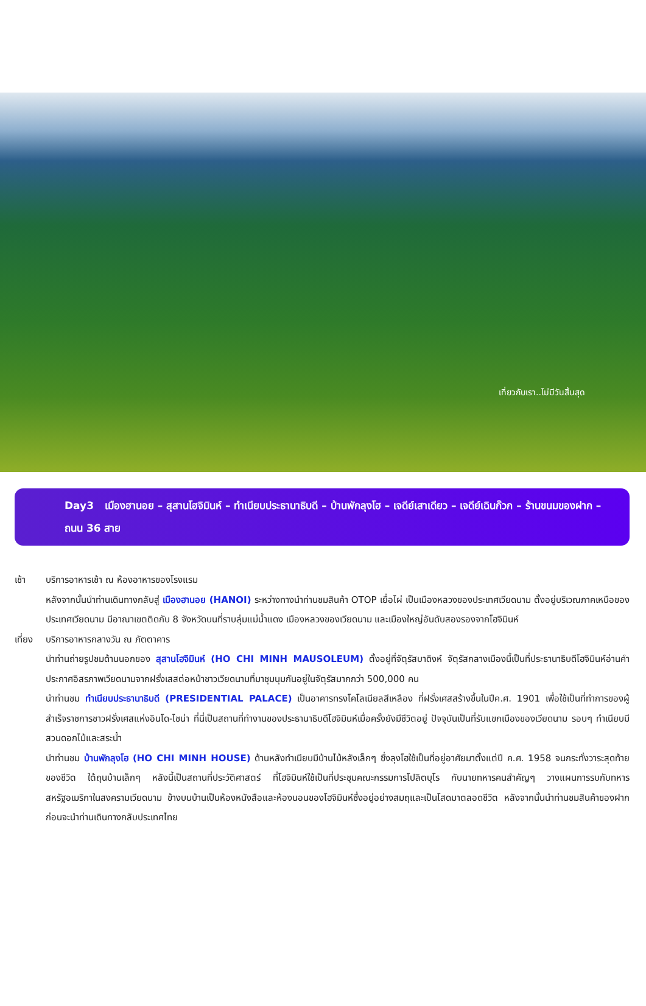เที่ยวกับเรา..ไม่มีวันสิ้นสุด
Day3 เมืองฮานอย – สุสานโฮจิมินห์ – ทำเนียบประธานาธิบดี – บ้านพักลุงโฮ – เจดีย์เสาเดียว – เจดีย์เฉินก๊วก – ร้านขนมของฝาก – ถนน 36 สาย
เช้า บริการอาหารเช้า ณ ห้องอาหารของโรงแรม
หลังจากนั้นนำท่านเดินทางกลับสู่ เมืองฮานอย (HANOI) ระหว่างทางนำท่านชมสินค้า OTOP เยื่อไผ่ เป็นเมืองหลวงของประเทศเวียดนาม ตั้งอยู่บริเวณภาคเหนือของประเทศเวียดนาม มีอาณาเขตติดกับ 8 จังหวัดบนที่ราบลุ่มแม่น้ำแดง เมืองหลวงของเวียดนาม และเมืองใหญ่อันดับสองรองจากโฮจิมินห์
เที่ยง บริการอาหารกลางวัน ณ ภัตตาคาร
นำท่านถ่ายรูปชมด้านนอกของ สุสานโฮจิมินห์ (HO CHI MINH MAUSOLEUM) ตั้งอยู่ที่จัตุรัสบาดิงห์ จัตุรัสกลางเมืองนี้เป็นที่ประธานาธิบดีโฮจิมินห์อ่านคำประกาศอิสรภาพเวียดนามจากฝรั่งเสสต่อหน้าชาวเวียดนามที่มาชุมนุมกันอยู่ในจัตุรัสมากกว่า 500,000 คน
นำท่านชม ทำเนียบประธานาธิบดี (PRESIDENTIAL PALACE) เป็นอาคารทรงโคโลเนียลสีเหลือง ที่ฝรั่งเศสสร้างขึ้นในปีค.ศ. 1901 เพื่อใช้เป็นที่ทำการของผู้สำเร็จราชการชาวฝรั่งเศสแห่งอินโด-ไชน่า ที่นี่เป็นสถานที่ทำงานของประธานาธิบดีโฮจิมินห์เมื่อครั้งยังมีชีวิตอยู่ ปัจจุบันเป็นที่รับแขกเมืองของเวียดนาม รอบๆ ทำเนียบมีสวนดอกไม้และสระน้ำ
นำท่านชม บ้านพักลุงโฮ (HO CHI MINH HOUSE) ด้านหลังทำเนียบมีบ้านไม้หลังเล็กๆ ซึ่งลุงโฮใช้เป็นที่อยู่อาศัยมาตั้งแต่ปี ค.ศ. 1958 จนกระทั่งวาระสุดท้ายของชีวิต ใต้ถุนบ้านเล็กๆ หลังนี้เป็นสถานที่ประวัติศาสตร์ ที่โฮจิมินห์ใช้เป็นที่ประชุมคณะกรรมการโปลิตบุโร กับนายทหารคนสำคัญๆ วางแผนการรบกับทหารสหรัฐอเมริกาในสงครามเวียดนาม ข้างบนบ้านเป็นห้องหนังสือและห้องนอนของโฮจิมินห์ซึ่งอยู่อย่างสมถุและเป็นโสดมาตลอดชีวิต หลังจากนั้นนำท่านชมสินค้าของฝากก่อนจะนำท่านเดินทางกลับประเทศไทย